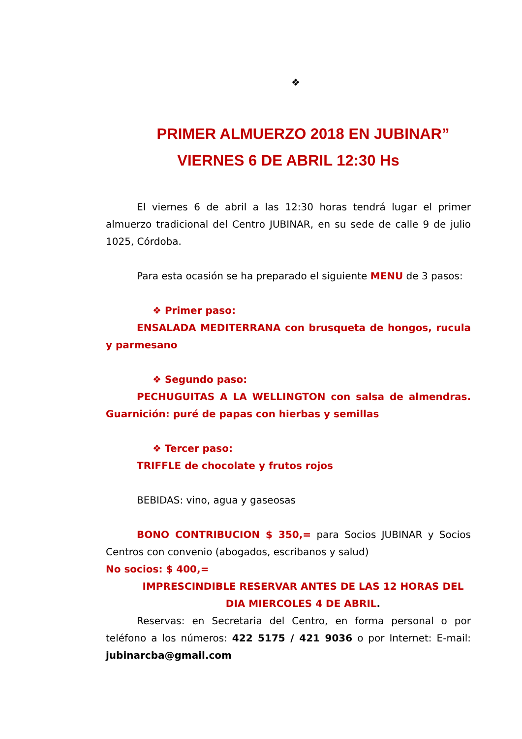❖
PRIMER ALMUERZO 2018 EN JUBINAR”
VIERNES 6 DE ABRIL 12:30 Hs
El viernes 6 de abril a las 12:30 horas tendrá lugar el primer almuerzo tradicional del Centro JUBINAR, en su sede de calle 9 de julio 1025, Córdoba.
Para esta ocasión se ha preparado el siguiente MENU de 3 pasos:
❖ Primer paso:
ENSALADA MEDITERRANA con brusqueta de hongos, rucula y parmesano
❖ Segundo paso:
PECHUGUITAS A LA WELLINGTON con salsa de almendras. Guarnición: puré de papas con hierbas y semillas
❖ Tercer paso:
TRIFFLE de chocolate y frutos rojos
BEBIDAS: vino, agua y gaseosas
BONO CONTRIBUCION $ 350,= para Socios JUBINAR y Socios Centros con convenio (abogados, escribanos y salud)
No socios: $ 400,=
IMPRESCINDIBLE RESERVAR ANTES DE LAS 12 HORAS DEL DIA MIERCOLES 4 DE ABRIL.
Reservas: en Secretaria del Centro, en forma personal o por teléfono a los números: 422 5175 / 421 9036 o por Internet: E-mail: jubinarcba@gmail.com